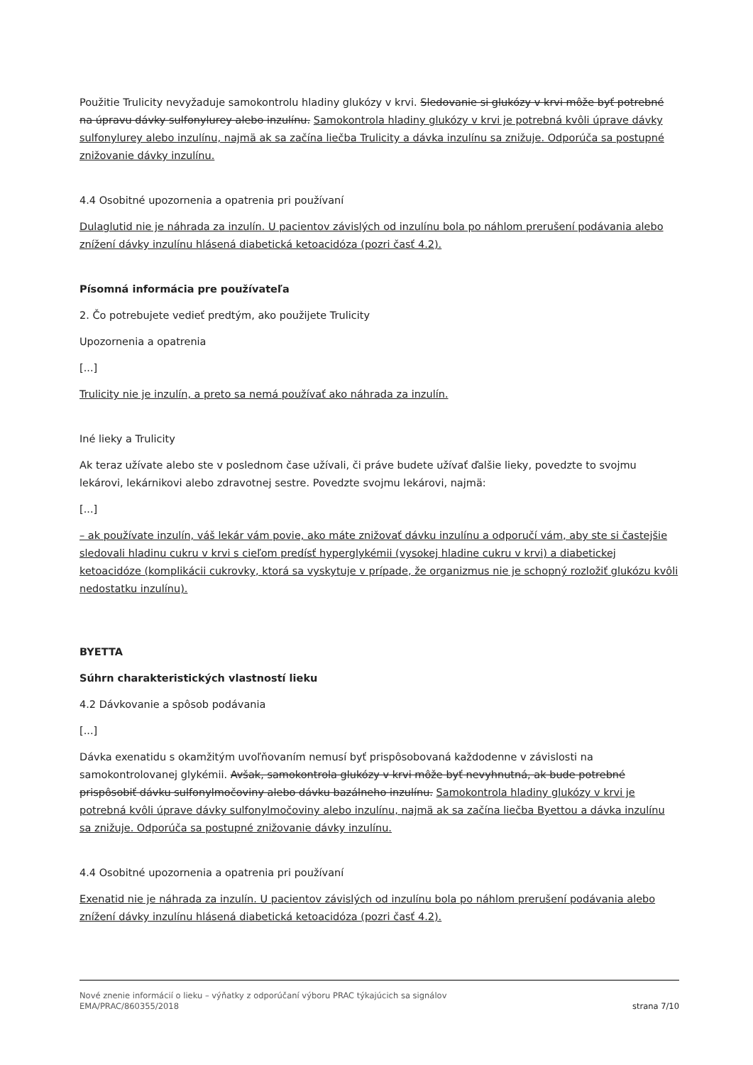Použitie Trulicity nevyžaduje samokontrolu hladiny glukózy v krvi. Sledovanie si glukózy v krvi môže byť potrebné na úpravu dávky sulfonylurey alebo inzulínu. Samokontrola hladiny glukózy v krvi je potrebná kvôli úprave dávky sulfonylurey alebo inzulínu, najmä ak sa začína liečba Trulicity a dávka inzulínu sa znižuje. Odporúča sa postupné znižovanie dávky inzulínu.
4.4 Osobitné upozornenia a opatrenia pri používaní
Dulaglutid nie je náhrada za inzulín. U pacientov závislých od inzulínu bola po náhlom prerušení podávania alebo znížení dávky inzulínu hlásená diabetická ketoacidóza (pozri časť 4.2).
Písomná informácia pre používateľa
2. Čo potrebujete vedieť predtým, ako použijete Trulicity
Upozornenia a opatrenia
[...]
Trulicity nie je inzulín, a preto sa nemá používať ako náhrada za inzulín.
Iné lieky a Trulicity
Ak teraz užívate alebo ste v poslednom čase užívali, či práve budete užívať ďalšie lieky, povedzte to svojmu lekárovi, lekárnikovi alebo zdravotnej sestre. Povedzte svojmu lekárovi, najmä:
[...]
– ak používate inzulín, váš lekár vám povie, ako máte znižovať dávku inzulínu a odporučí vám, aby ste si častejšie sledovali hladinu cukru v krvi s cieľom predísť hyperglykémii (vysokej hladine cukru v krvi) a diabetickej ketoacidóze (komplikácii cukrovky, ktorá sa vyskytuje v prípade, že organizmus nie je schopný rozložiť glukózu kvôli nedostatku inzulínu).
BYETTA
Súhrn charakteristických vlastností lieku
4.2 Dávkovanie a spôsob podávania
[...]
Dávka exenatidu s okamžitým uvoľňovaním nemusí byť prispôsobovaná každodenne v závislosti na samokontrolovanej glykémii. Avšak, samokontrola glukózy v krvi môže byť nevyhnutná, ak bude potrebné prispôsobiť dávku sulfonylmočoviny alebo dávku bazálneho inzulínu. Samokontrola hladiny glukózy v krvi je potrebná kvôli úprave dávky sulfonylmočoviny alebo inzulínu, najmä ak sa začína liečba Byettou a dávka inzulínu sa znižuje. Odporúča sa postupné znižovanie dávky inzulínu.
4.4 Osobitné upozornenia a opatrenia pri používaní
Exenatid nie je náhrada za inzulín. U pacientov závislých od inzulínu bola po náhlom prerušení podávania alebo znížení dávky inzulínu hlásená diabetická ketoacidóza (pozri časť 4.2).
Nové znenie informácií o lieku – výňatky z odporúčaní výboru PRAC týkajúcich sa signálov
EMA/PRAC/860355/2018 strana 7/10